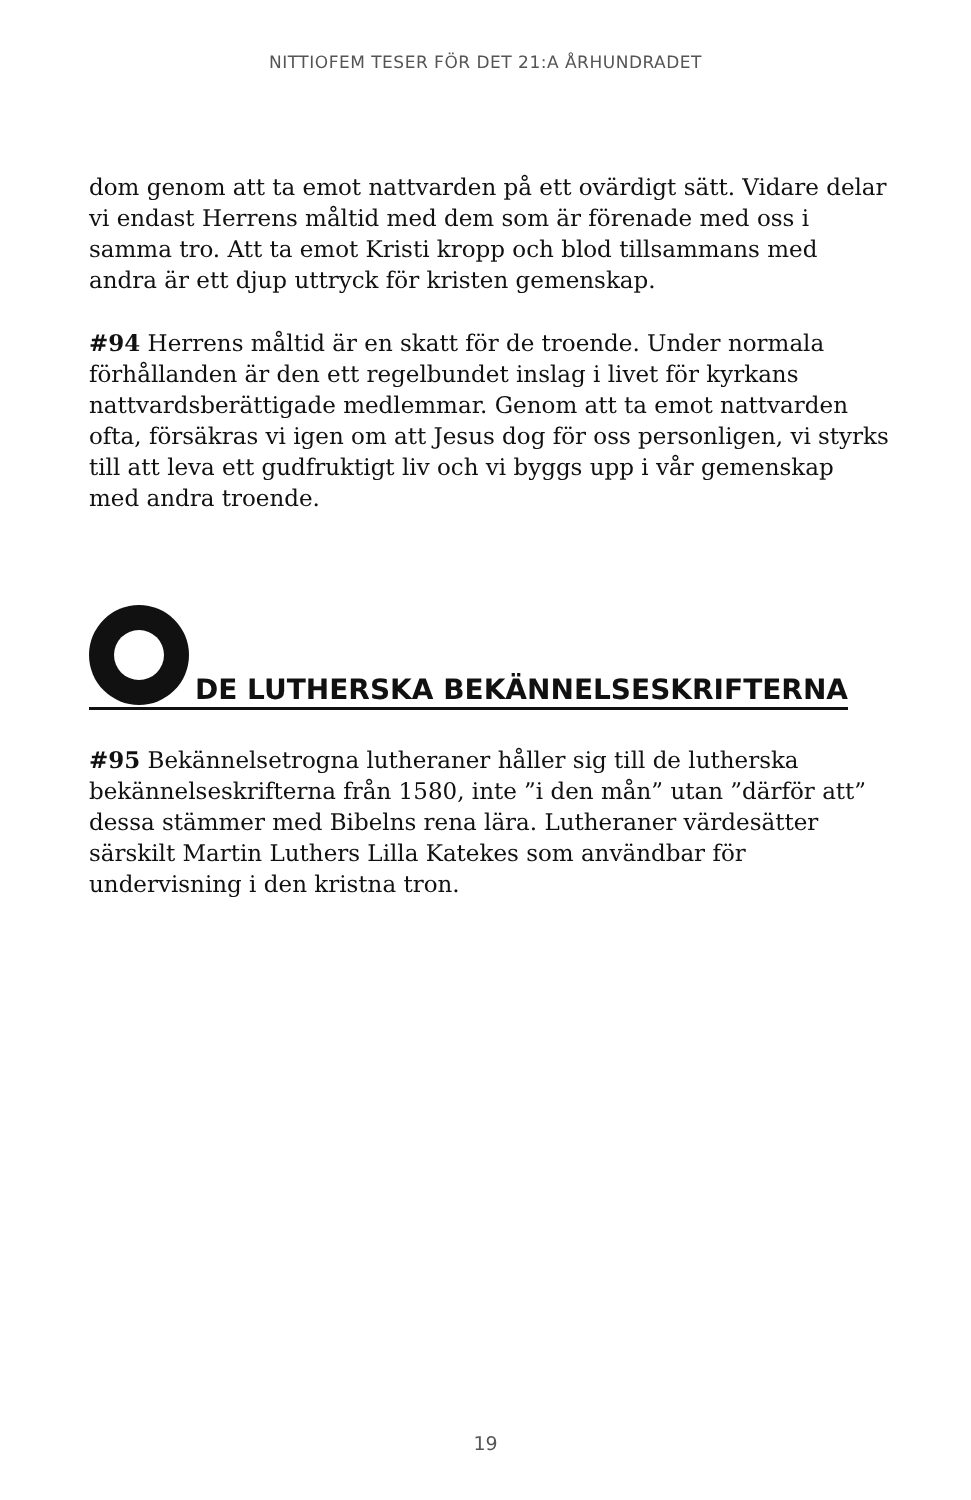NITTIOFEM TESER FÖR DET 21:A ÅRHUNDRADET
dom genom att ta emot nattvarden på ett ovärdigt sätt. Vidare delar vi endast Herrens måltid med dem som är förenade med oss i samma tro. Att ta emot Kristi kropp och blod tillsammans med andra är ett djup uttryck för kristen gemenskap.
#94 Herrens måltid är en skatt för de troende. Under normala förhållanden är den ett regelbundet inslag i livet för kyrkans nattvardsberättigade medlemmar. Genom att ta emot nattvarden ofta, försäkras vi igen om att Jesus dog för oss personligen, vi styrks till att leva ett gudfruktigt liv och vi byggs upp i vår gemenskap med andra troende.
DE LUTHERSKA BEKÄNNELSESKRIFTERNA
#95 Bekännelsetrogna lutheraner håller sig till de lutherska bekännelseskrifterna från 1580, inte ”i den mån” utan ”därför att” dessa stämmer med Bibelns rena lära. Lutheraner värdesätter särskilt Martin Luthers Lilla Katekes som användbar för undervisning i den kristna tron.
19